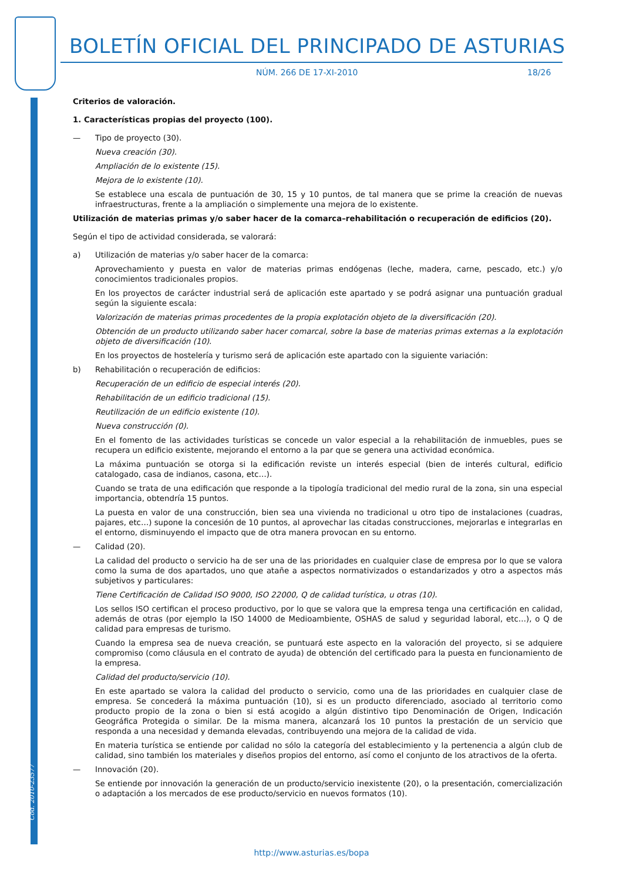BOLETÍN OFICIAL DEL PRINCIPADO DE ASTURIAS
NÚM. 266 DE 17-XI-2010 18/26
Cód. 2010-23577
Criterios de valoración.
1. Características propias del proyecto (100).
— Tipo de proyecto (30).
Nueva creación (30).
Ampliación de lo existente (15).
Mejora de lo existente (10).
Se establece una escala de puntuación de 30, 15 y 10 puntos, de tal manera que se prime la creación de nuevas infraestructuras, frente a la ampliación o simplemente una mejora de lo existente.
Utilización de materias primas y/o saber hacer de la comarca–rehabilitación o recuperación de edificios (20).
Según el tipo de actividad considerada, se valorará:
a) Utilización de materias y/o saber hacer de la comarca:
Aprovechamiento y puesta en valor de materias primas endógenas (leche, madera, carne, pescado, etc.) y/o conocimientos tradicionales propios.
En los proyectos de carácter industrial será de aplicación este apartado y se podrá asignar una puntuación gradual según la siguiente escala:
Valorización de materias primas procedentes de la propia explotación objeto de la diversificación (20).
Obtención de un producto utilizando saber hacer comarcal, sobre la base de materias primas externas a la explotación objeto de diversificación (10).
En los proyectos de hostelería y turismo será de aplicación este apartado con la siguiente variación:
b) Rehabilitación o recuperación de edificios:
Recuperación de un edificio de especial interés (20).
Rehabilitación de un edificio tradicional (15).
Reutilización de un edificio existente (10).
Nueva construcción (0).
En el fomento de las actividades turísticas se concede un valor especial a la rehabilitación de inmuebles, pues se recupera un edificio existente, mejorando el entorno a la par que se genera una actividad económica.
La máxima puntuación se otorga si la edificación reviste un interés especial (bien de interés cultural, edificio catalogado, casa de indianos, casona, etc…).
Cuando se trata de una edificación que responde a la tipología tradicional del medio rural de la zona, sin una especial importancia, obtendría 15 puntos.
La puesta en valor de una construcción, bien sea una vivienda no tradicional u otro tipo de instalaciones (cuadras, pajares, etc…) supone la concesión de 10 puntos, al aprovechar las citadas construcciones, mejorarlas e integrarlas en el entorno, disminuyendo el impacto que de otra manera provocan en su entorno.
— Calidad (20).
La calidad del producto o servicio ha de ser una de las prioridades en cualquier clase de empresa por lo que se valora como la suma de dos apartados, uno que atañe a aspectos normativizados o estandarizados y otro a aspectos más subjetivos y particulares:
Tiene Certificación de Calidad ISO 9000, ISO 22000, Q de calidad turística, u otras (10).
Los sellos ISO certifican el proceso productivo, por lo que se valora que la empresa tenga una certificación en calidad, además de otras (por ejemplo la ISO 14000 de Medioambiente, OSHAS de salud y seguridad laboral, etc…), o Q de calidad para empresas de turismo.
Cuando la empresa sea de nueva creación, se puntuará este aspecto en la valoración del proyecto, si se adquiere compromiso (como cláusula en el contrato de ayuda) de obtención del certificado para la puesta en funcionamiento de la empresa.
Calidad del producto/servicio (10).
En este apartado se valora la calidad del producto o servicio, como una de las prioridades en cualquier clase de empresa. Se concederá la máxima puntuación (10), si es un producto diferenciado, asociado al territorio como producto propio de la zona o bien si está acogido a algún distintivo tipo Denominación de Origen, Indicación Geográfica Protegida o similar. De la misma manera, alcanzará los 10 puntos la prestación de un servicio que responda a una necesidad y demanda elevadas, contribuyendo una mejora de la calidad de vida.
En materia turística se entiende por calidad no sólo la categoría del establecimiento y la pertenencia a algún club de calidad, sino también los materiales y diseños propios del entorno, así como el conjunto de los atractivos de la oferta.
— Innovación (20).
Se entiende por innovación la generación de un producto/servicio inexistente (20), o la presentación, comercialización o adaptación a los mercados de ese producto/servicio en nuevos formatos (10).
http://www.asturias.es/bopa